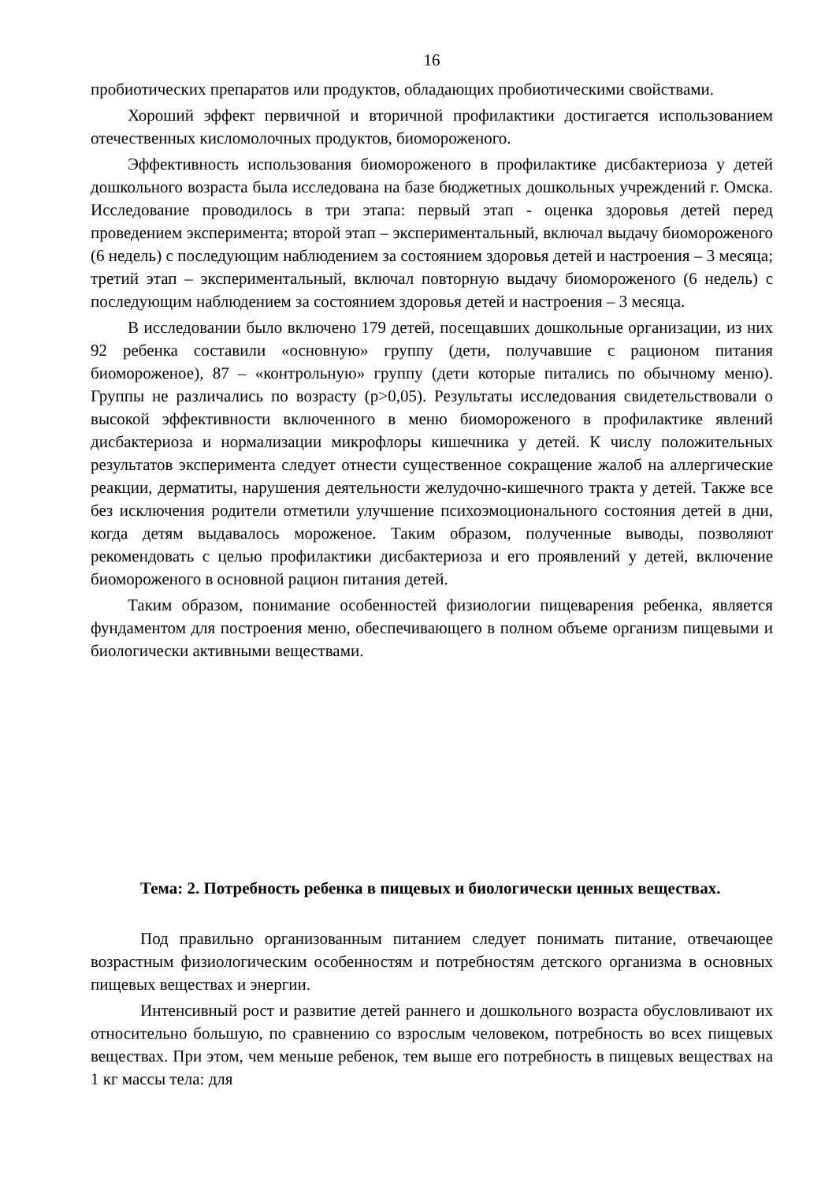16
пробиотических препаратов или продуктов, обладающих пробиотическими свойствами.
Хороший эффект первичной и вторичной профилактики достигается использованием отечественных кисломолочных продуктов, биомороженого.
Эффективность использования биомороженого в профилактике дисбактериоза у детей дошкольного возраста была исследована на базе бюджетных дошкольных учреждений г. Омска. Исследование проводилось в три этапа: первый этап - оценка здоровья детей перед проведением эксперимента; второй этап – экспериментальный, включал выдачу биомороженого (6 недель) с последующим наблюдением за состоянием здоровья детей и настроения – 3 месяца; третий этап – экспериментальный, включал повторную выдачу биомороженого (6 недель) с последующим наблюдением за состоянием здоровья детей и настроения – 3 месяца.
В исследовании было включено 179 детей, посещавших дошкольные организации, из них 92 ребенка составили «основную» группу (дети, получавшие с рационом питания биомороженое), 87 – «контрольную» группу (дети которые питались по обычному меню). Группы не различались по возрасту (р>0,05). Результаты исследования свидетельствовали о высокой эффективности включенного в меню биомороженого в профилактике явлений дисбактериоза и нормализации микрофлоры кишечника у детей. К числу положительных результатов эксперимента следует отнести существенное сокращение жалоб на аллергические реакции, дерматиты, нарушения деятельности желудочно-кишечного тракта у детей. Также все без исключения родители отметили улучшение психоэмоционального состояния детей в дни, когда детям выдавалось мороженое. Таким образом, полученные выводы, позволяют рекомендовать с целью профилактики дисбактериоза и его проявлений у детей, включение биомороженого в основной рацион питания детей.
Таким образом, понимание особенностей физиологии пищеварения ребенка, является фундаментом для построения меню, обеспечивающего в полном объеме организм пищевыми и биологически активными веществами.
Тема: 2. Потребность ребенка в пищевых и биологически ценных веществах.
Под правильно организованным питанием следует понимать питание, отвечающее возрастным физиологическим особенностям и потребностям детского организма в основных пищевых веществах и энергии.
Интенсивный рост и развитие детей раннего и дошкольного возраста обусловливают их относительно большую, по сравнению со взрослым человеком, потребность во всех пищевых веществах. При этом, чем меньше ребенок, тем выше его потребность в пищевых веществах на 1 кг массы тела: для